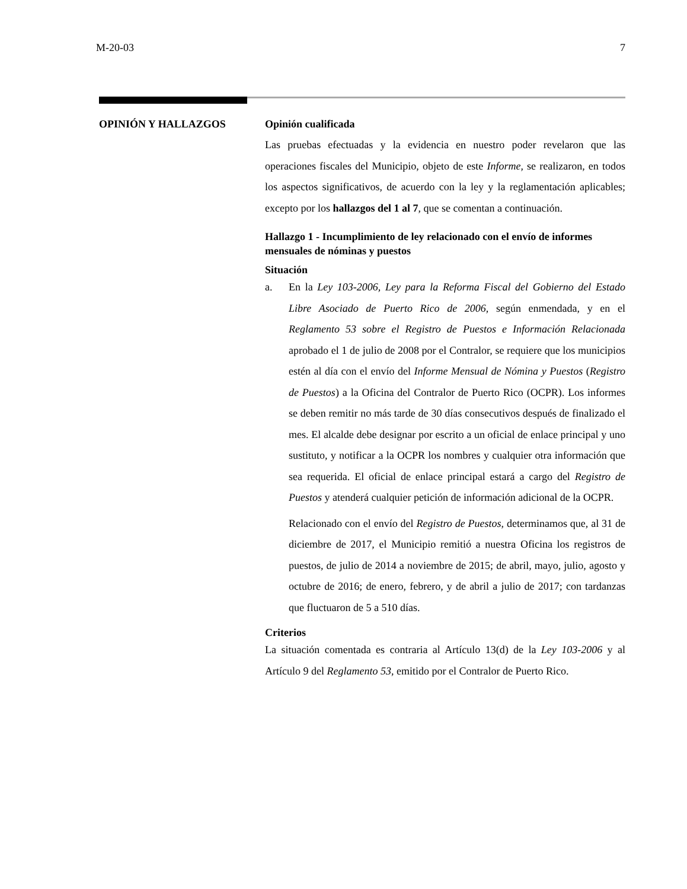M-20-03 7
OPINIÓN Y HALLAZGOS
Opinión cualificada
Las pruebas efectuadas y la evidencia en nuestro poder revelaron que las operaciones fiscales del Municipio, objeto de este Informe, se realizaron, en todos los aspectos significativos, de acuerdo con la ley y la reglamentación aplicables; excepto por los hallazgos del 1 al 7, que se comentan a continuación.
Hallazgo 1 - Incumplimiento de ley relacionado con el envío de informes mensuales de nóminas y puestos
Situación
a. En la Ley 103-2006, Ley para la Reforma Fiscal del Gobierno del Estado Libre Asociado de Puerto Rico de 2006, según enmendada, y en el Reglamento 53 sobre el Registro de Puestos e Información Relacionada aprobado el 1 de julio de 2008 por el Contralor, se requiere que los municipios estén al día con el envío del Informe Mensual de Nómina y Puestos (Registro de Puestos) a la Oficina del Contralor de Puerto Rico (OCPR). Los informes se deben remitir no más tarde de 30 días consecutivos después de finalizado el mes. El alcalde debe designar por escrito a un oficial de enlace principal y uno sustituto, y notificar a la OCPR los nombres y cualquier otra información que sea requerida. El oficial de enlace principal estará a cargo del Registro de Puestos y atenderá cualquier petición de información adicional de la OCPR.
Relacionado con el envío del Registro de Puestos, determinamos que, al 31 de diciembre de 2017, el Municipio remitió a nuestra Oficina los registros de puestos, de julio de 2014 a noviembre de 2015; de abril, mayo, julio, agosto y octubre de 2016; de enero, febrero, y de abril a julio de 2017; con tardanzas que fluctuaron de 5 a 510 días.
Criterios
La situación comentada es contraria al Artículo 13(d) de la Ley 103-2006 y al Artículo 9 del Reglamento 53, emitido por el Contralor de Puerto Rico.